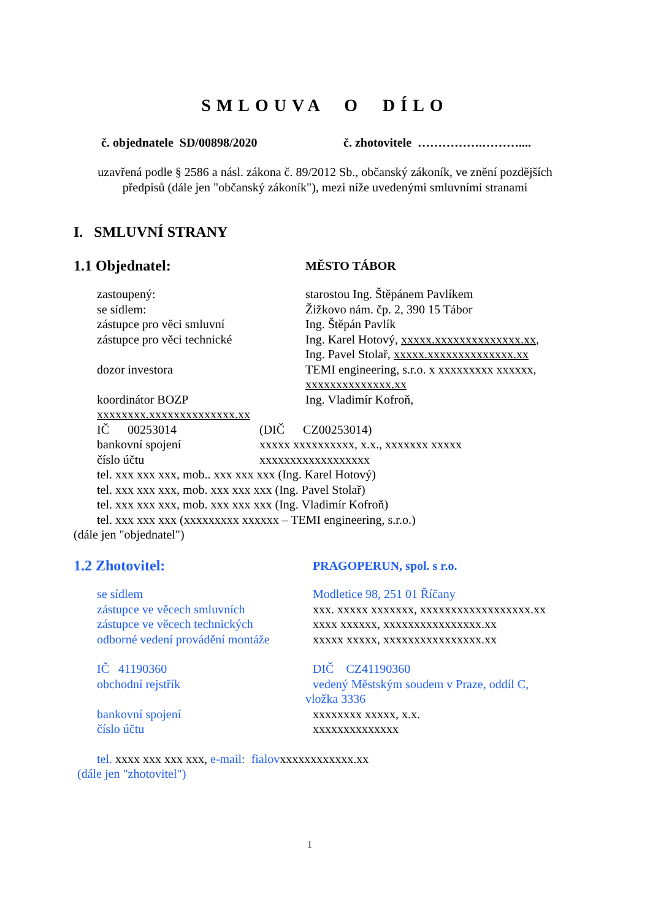SMLOUVA O DÍLO
č. objednatele SD/00898/2020 č. zhotovitele …………….………....
uzavřená podle § 2586 a násl. zákona č. 89/2012 Sb., občanský zákoník, ve znění pozdějších
předpisů (dále jen "občanský zákoník"), mezi níže uvedenými smluvními stranami
I. SMLUVNÍ STRANY
1.1 Objednatel:
MĚSTO TÁBOR
zastoupený: starostou Ing. Štěpánem Pavlíkem
se sídlem: Žižkovo nám. čp. 2, 390 15 Tábor
zástupce pro věci smluvní Ing. Štěpán Pavlík
zástupce pro věci technické Ing. Karel Hotový, xxxxx.xxxxxxxxxxxxxx.xx,
Ing. Pavel Stolař, xxxxx.xxxxxxxxxxxxxx.xx
dozor investora TEMI engineering, s.r.o. x xxxxxxxxx xxxxxx,
xxxxxxxxxxxxxx.xx
koordinátor BOZP Ing. Vladimír Kofroň,
xxxxxxxx.xxxxxxxxxxxxxx.xx
IČ 00253014 (DIČ CZ00253014)
bankovní spojení xxxxx xxxxxxxxxx, x.x., xxxxxxx xxxxx
číslo účtu xxxxxxxxxxxxxxxxxx
tel. xxx xxx xxx, mob.. xxx xxx xxx (Ing. Karel Hotový)
tel. xxx xxx xxx, mob. xxx xxx xxx (Ing. Pavel Stolař)
tel. xxx xxx xxx, mob. xxx xxx xxx (Ing. Vladimír Kofroň)
tel. xxx xxx xxx (xxxxxxxxx xxxxxx – TEMI engineering, s.r.o.)
(dále jen "objednatel")
1.2 Zhotovitel:
PRAGOPERUN, spol. s r.o.
se sídlem Modletice 98, 251 01 Říčany
zástupce ve věcech smluvních xxx. xxxxx xxxxxxx, xxxxxxxxxxxxxxxxxx.xx
zástupce ve věcech technických
xxxx xxxxxx, xxxxxxxxxxxxxxxx.xx
odborné vedení provádění montáže
xxxxx xxxxx, xxxxxxxxxxxxxxxx.xx
IČ 41190360 DIČ CZ41190360
obchodní rejstřík vedený Městským soudem v Praze, oddíl C,
vložka 3336
bankovní spojení xxxxxxxx xxxxx, x.x.
číslo účtu xxxxxxxxxxxxxx
tel. xxxx xxx xxx xxx, e-mail: fialovxxxxxxxxxxxx.xx
(dále jen "zhotovitel")
1